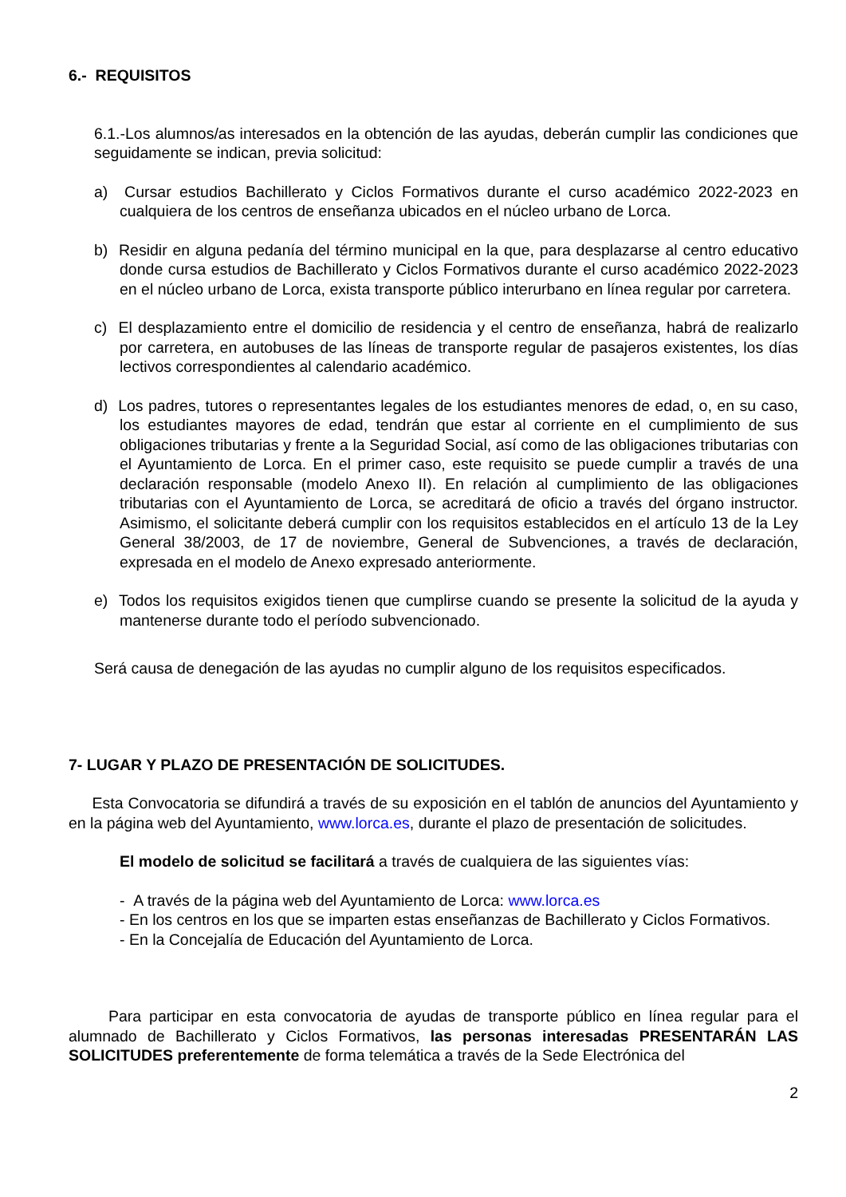6.- REQUISITOS
6.1.-Los alumnos/as interesados en la obtención de las ayudas, deberán cumplir las condiciones que seguidamente se indican, previa solicitud:
a) Cursar estudios Bachillerato y Ciclos Formativos durante el curso académico 2022-2023 en cualquiera de los centros de enseñanza ubicados en el núcleo urbano de Lorca.
b) Residir en alguna pedanía del término municipal en la que, para desplazarse al centro educativo donde cursa estudios de Bachillerato y Ciclos Formativos durante el curso académico 2022-2023 en el núcleo urbano de Lorca, exista transporte público interurbano en línea regular por carretera.
c) El desplazamiento entre el domicilio de residencia y el centro de enseñanza, habrá de realizarlo por carretera, en autobuses de las líneas de transporte regular de pasajeros existentes, los días lectivos correspondientes al calendario académico.
d) Los padres, tutores o representantes legales de los estudiantes menores de edad, o, en su caso, los estudiantes mayores de edad, tendrán que estar al corriente en el cumplimiento de sus obligaciones tributarias y frente a la Seguridad Social, así como de las obligaciones tributarias con el Ayuntamiento de Lorca. En el primer caso, este requisito se puede cumplir a través de una declaración responsable (modelo Anexo II). En relación al cumplimiento de las obligaciones tributarias con el Ayuntamiento de Lorca, se acreditará de oficio a través del órgano instructor. Asimismo, el solicitante deberá cumplir con los requisitos establecidos en el artículo 13 de la Ley General 38/2003, de 17 de noviembre, General de Subvenciones, a través de declaración, expresada en el modelo de Anexo expresado anteriormente.
e) Todos los requisitos exigidos tienen que cumplirse cuando se presente la solicitud de la ayuda y mantenerse durante todo el período subvencionado.
Será causa de denegación de las ayudas no cumplir alguno de los requisitos especificados.
7- LUGAR Y PLAZO DE PRESENTACIÓN DE SOLICITUDES.
Esta Convocatoria se difundirá a través de su exposición en el tablón de anuncios del Ayuntamiento y en la página web del Ayuntamiento, www.lorca.es, durante el plazo de presentación de solicitudes.
El modelo de solicitud se facilitará a través de cualquiera de las siguientes vías:
- A través de la página web del Ayuntamiento de Lorca: www.lorca.es
- En los centros en los que se imparten estas enseñanzas de Bachillerato y Ciclos Formativos.
- En la Concejalía de Educación del Ayuntamiento de Lorca.
Para participar en esta convocatoria de ayudas de transporte público en línea regular para el alumnado de Bachillerato y Ciclos Formativos, las personas interesadas PRESENTARÁN LAS SOLICITUDES preferentemente de forma telemática a través de la Sede Electrónica del
2